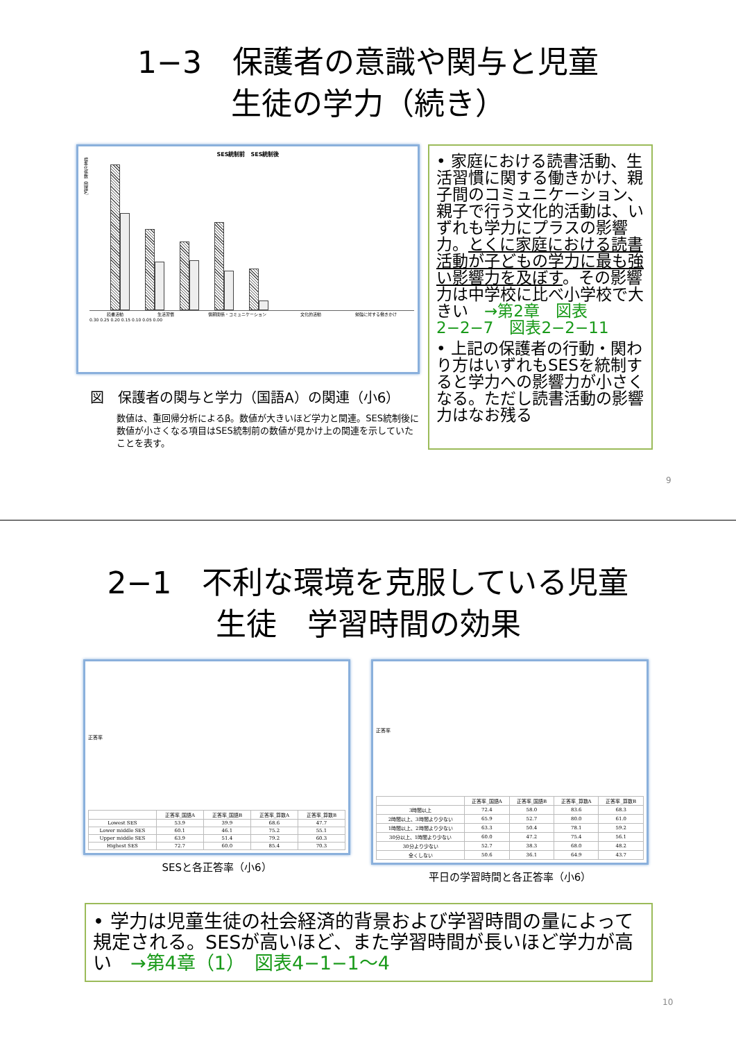1−3　保護者の意識や関与と児童
生徒の学力（続き）
SES統制前　SES統制後
標準化係数（国語A）
読書活動 生活習慣 信頼関係・コミュニケーション 文化的活動 勉強に対する働きかけ
0.30 0.25 0.20 0.15 0.10 0.05 0.00
図　保護者の関与と学力（国語A）の関連（小6）
数値は、重回帰分析によるβ。数値が大きいほど学力と関連。SES統制後に数値が小さくなる項目はSES統制前の数値が見かけ上の関連を示していたことを表す。
• 家庭における読書活動、生活習慣に関する働きかけ、親子間のコミュニケーション、親子で行う文化的活動は、いずれも学力にプラスの影響力。とくに家庭における読書活動が子どもの学力に最も強い影響力を及ぼす。その影響力は中学校に比べ小学校で大きい　→第2章　図表2−2−7　図表2−2−11
• 上記の保護者の行動・関わり方はいずれもSESを統制すると学力への影響力が小さくなる。ただし読書活動の影響力はなお残る
9
2−1　不利な環境を克服している児童
生徒　学習時間の効果
正答率
| | 正答率_国語A | 正答率_国語B | 正答率_算数A | 正答率_算数B |
| --- | --- | --- | --- | --- |
| Lowest SES | 53.9 | 39.9 | 68.6 | 47.7 |
| Lower middle SES | 60.1 | 46.1 | 75.2 | 55.1 |
| Upper middle SES | 63.9 | 51.4 | 79.2 | 60.3 |
| Highest SES | 72.7 | 60.0 | 85.4 | 70.3 |
SESと各正答率（小6）
正答率
| | 正答率_国語A | 正答率_国語B | 正答率_算数A | 正答率_算数B |
| --- | --- | --- | --- | --- |
| 3時間以上 | 72.4 | 58.0 | 83.6 | 68.3 |
| 2時間以上、3時間より少ない | 65.9 | 52.7 | 80.0 | 61.0 |
| 1時間以上、2時間より少ない | 63.3 | 50.4 | 78.1 | 59.2 |
| 30分以上、1時間より少ない | 60.0 | 47.2 | 75.4 | 56.1 |
| 30分より少ない | 52.7 | 38.3 | 68.0 | 48.2 |
| 全くしない | 50.6 | 36.1 | 64.9 | 43.7 |
平日の学習時間と各正答率（小6）
• 学力は児童生徒の社会経済的背景および学習時間の量によって規定される。SESが高いほど、また学習時間が長いほど学力が高い　→第4章（1）　図表4−1−1〜4
10